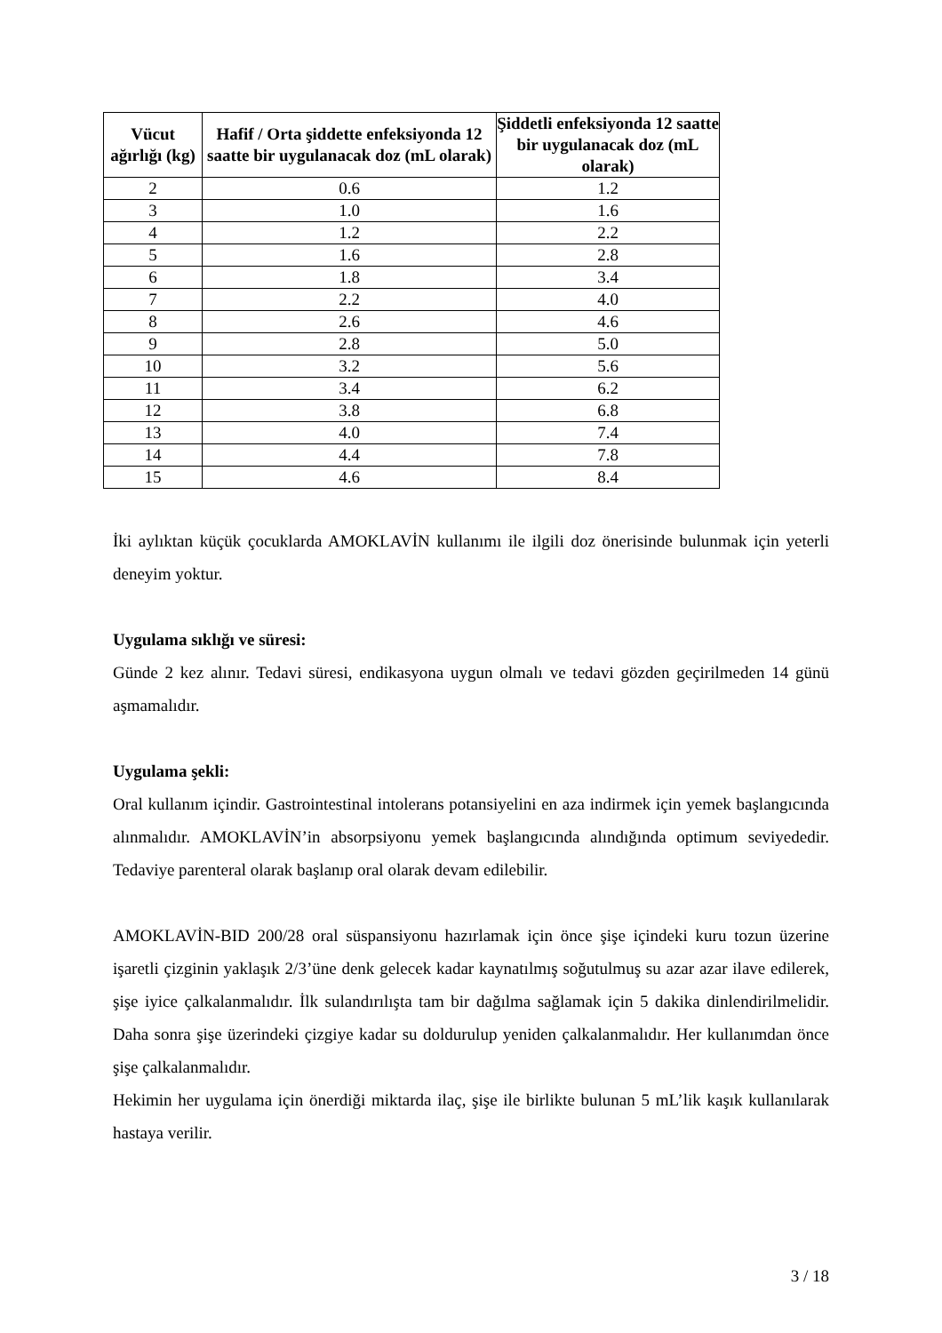| Vücut ağırlığı (kg) | Hafif / Orta şiddette enfeksiyonda 12 saatte bir uygulanacak doz (mL olarak) | Şiddetli enfeksiyonda 12 saatte bir uygulanacak doz (mL olarak) |
| --- | --- | --- |
| 2 | 0.6 | 1.2 |
| 3 | 1.0 | 1.6 |
| 4 | 1.2 | 2.2 |
| 5 | 1.6 | 2.8 |
| 6 | 1.8 | 3.4 |
| 7 | 2.2 | 4.0 |
| 8 | 2.6 | 4.6 |
| 9 | 2.8 | 5.0 |
| 10 | 3.2 | 5.6 |
| 11 | 3.4 | 6.2 |
| 12 | 3.8 | 6.8 |
| 13 | 4.0 | 7.4 |
| 14 | 4.4 | 7.8 |
| 15 | 4.6 | 8.4 |
İki aylıktan küçük çocuklarda AMOKLAVİN kullanımı ile ilgili doz önerisinde bulunmak için yeterli deneyim yoktur.
Uygulama sıklığı ve süresi:
Günde 2 kez alınır. Tedavi süresi, endikasyona uygun olmalı ve tedavi gözden geçirilmeden 14 günü aşmamalıdır.
Uygulama şekli:
Oral kullanım içindir. Gastrointestinal intolerans potansiyelini en aza indirmek için yemek başlangıcında alınmalıdır. AMOKLAVİN’in absorpsiyonu yemek başlangıcında alındığında optimum seviyededir. Tedaviye parenteral olarak başlanıp oral olarak devam edilebilir.
AMOKLAVİN-BID 200/28 oral süspansiyonu hazırlamak için önce şişe içindeki kuru tozun üzerine işaretli çizginin yaklaşık 2/3’üne denk gelecek kadar kaynatılmış soğutulmuş su azar azar ilave edilerek, şişe iyice çalkalanmalıdır. İlk sulandırılışta tam bir dağılma sağlamak için 5 dakika dinlendirilmelidir. Daha sonra şişe üzerindeki çizgiye kadar su doldurulup yeniden çalkalanmalıdır. Her kullanımdan önce şişe çalkalanmalıdır.
Hekimin her uygulama için önerdiği miktarda ilaç, şişe ile birlikte bulunan 5 mL’lik kaşık kullanılarak hastaya verilir.
3 / 18